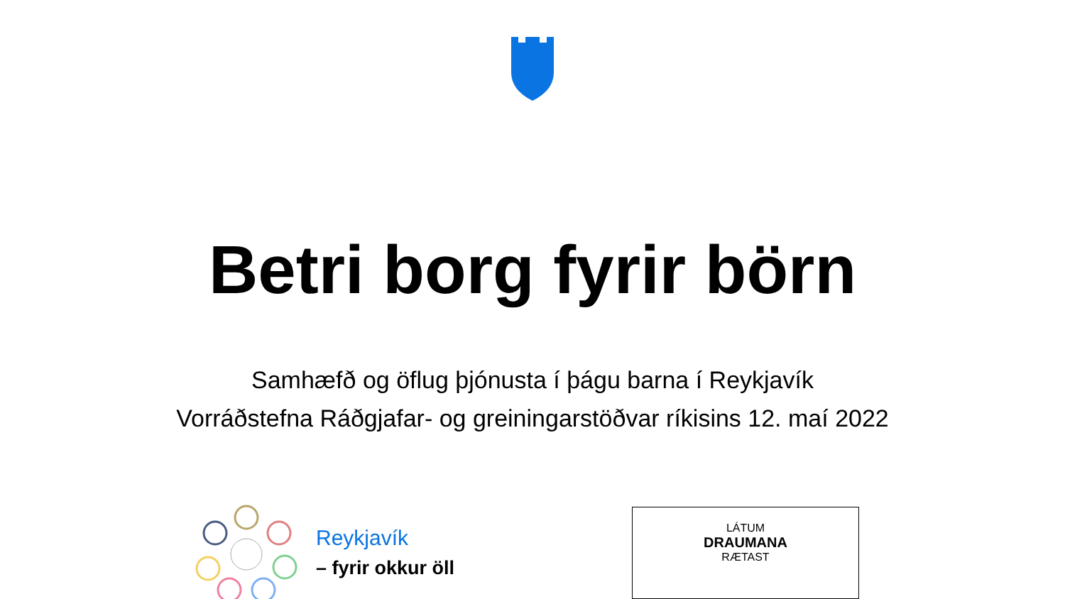Betri borg fyrir börn
Samhæfð og öflug þjónusta í þágu barna í Reykjavík
Vorráðstefna Ráðgjafar- og greiningarstöðvar ríkisins 12. maí 2022
Reykjavík
– fyrir okkur öll
LÁTUM
DRAUMANA
RÆTAST